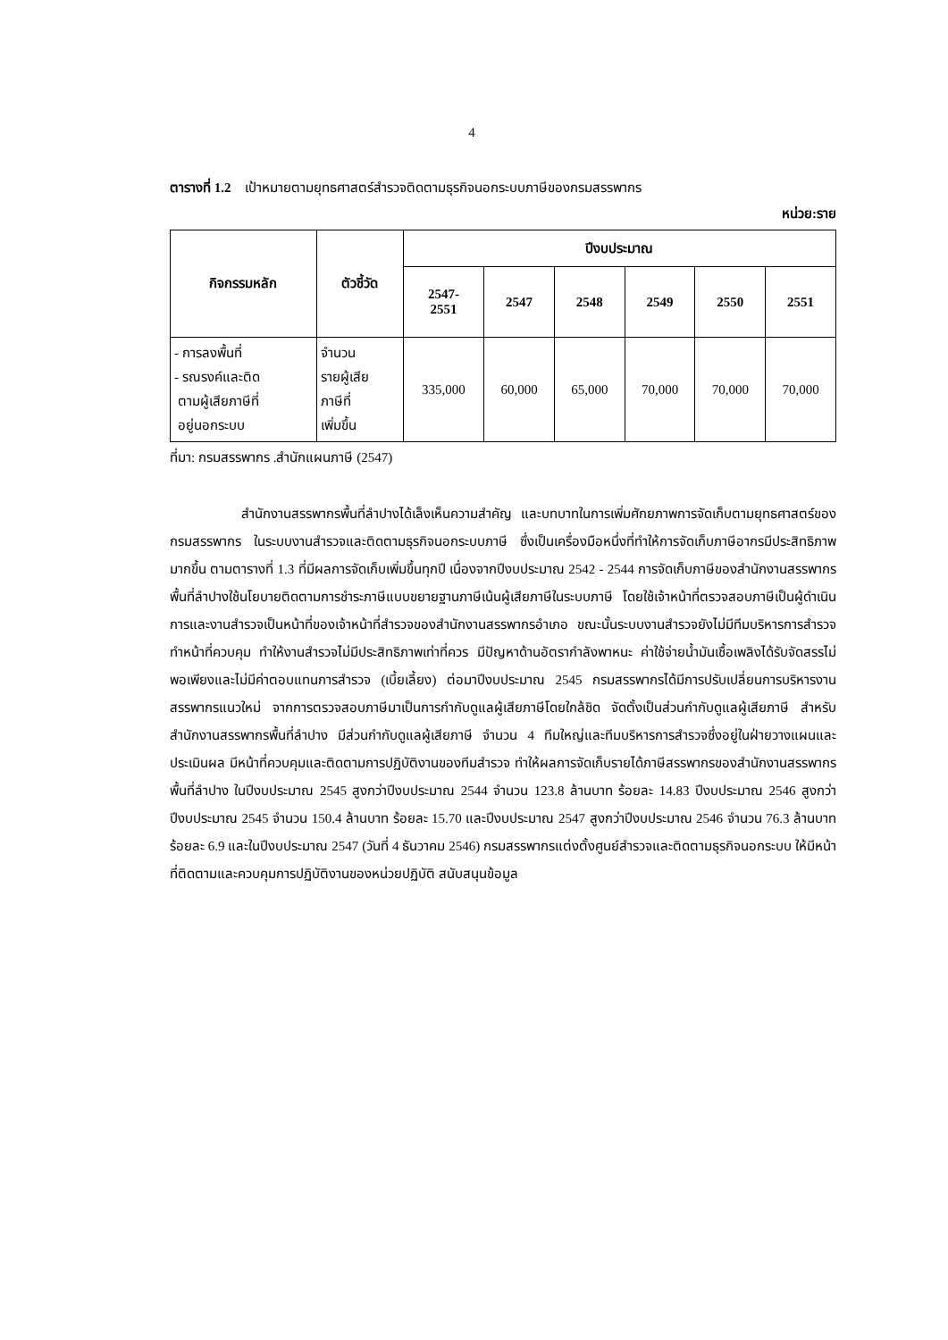4
ตารางที่ 1.2 เป้าหมายตามยุทธศาสตร์สำรวจติดตามธุรกิจนอกระบบภาษีของกรมสรรพากร
หน่วย:ราย
| กิจกรรมหลัก | ตัวชี้วัด | ปีงบประมาณ | | | | | |
| --- | --- | --- | --- | --- | --- | --- | --- |
| | | 2547- 2551 | 2547 | 2548 | 2549 | 2550 | 2551 |
| - การลงพื้นที่ - รณรงค์และติด ตามผู้เสียภาษีที่ อยู่นอกระบบ | จำนวน รายผู้เสีย ภาษีที่ เพิ่มขึ้น | 335,000 | 60,000 | 65,000 | 70,000 | 70,000 | 70,000 |
ที่มา: กรมสรรพากร .สำนักแผนภาษี (2547)
สำนักงานสรรพากรพื้นที่ลำปางได้เล็งเห็นความสำคัญ และบทบาทในการเพิ่มศักยภาพการจัดเก็บตามยุทธศาสตร์ของกรมสรรพากร ในระบบงานสำรวจและติดตามธุรกิจนอกระบบภาษี ซึ่งเป็นเครื่องมือหนึ่งที่ทำให้การจัดเก็บภาษีอากรมีประสิทธิภาพมากขึ้น ตามตารางที่ 1.3 ที่มีผลการจัดเก็บเพิ่มขึ้นทุกปี เนื่องจากปีงบประมาณ 2542 - 2544 การจัดเก็บภาษีของสำนักงานสรรพากรพื้นที่ลำปางใช้นโยบายติดตามการชำระภาษีแบบขยายฐานภาษีเน้นผู้เสียภาษีในระบบภาษี โดยใช้เจ้าหน้าที่ตรวจสอบภาษีเป็นผู้ดำเนินการและงานสำรวจเป็นหน้าที่ของเจ้าหน้าที่สำรวจของสำนักงานสรรพากรอำเภอ ขณะนั้นระบบงานสำรวจยังไม่มีทีมบริหารการสำรวจทำหน้าที่ควบคุม ทำให้งานสำรวจไม่มีประสิทธิภาพเท่าที่ควร มีปัญหาด้านอัตรากำลังพาหนะ ค่าใช้จ่ายน้ำมันเชื้อเพลิงได้รับจัดสรรไม่พอเพียงและไม่มีค่าตอบแทนการสำรวจ (เบี้ยเลี้ยง) ต่อมาปีงบประมาณ 2545 กรมสรรพากรได้มีการปรับเปลี่ยนการบริหารงานสรรพากรแนวใหม่ จากการตรวจสอบภาษีมาเป็นการกำกับดูแลผู้เสียภาษีโดยใกล้ชิด จัดตั้งเป็นส่วนกำกับดูแลผู้เสียภาษี สำหรับสำนักงานสรรพากรพื้นที่ลำปาง มีส่วนกำกับดูแลผู้เสียภาษี จำนวน 4 ทีมใหญ่และทีมบริหารการสำรวจซึ่งอยู่ในฝ่ายวางแผนและประเมินผล มีหน้าที่ควบคุมและติดตามการปฏิบัติงานของทีมสำรวจ ทำให้ผลการจัดเก็บรายได้ภาษีสรรพากรของสำนักงานสรรพากรพื้นที่ลำปาง ในปีงบประมาณ 2545 สูงกว่าปีงบประมาณ 2544 จำนวน 123.8 ล้านบาท ร้อยละ 14.83 ปีงบประมาณ 2546 สูงกว่าปีงบประมาณ 2545 จำนวน 150.4 ล้านบาท ร้อยละ 15.70 และปีงบประมาณ 2547 สูงกว่าปีงบประมาณ 2546 จำนวน 76.3 ล้านบาท ร้อยละ 6.9 และในปีงบประมาณ 2547 (วันที่ 4 ธันวาคม 2546) กรมสรรพากรแต่งตั้งศูนย์สำรวจและติดตามธุรกิจนอกระบบ ให้มีหน้าที่ติดตามและควบคุมการปฏิบัติงานของหน่วยปฏิบัติ สนับสนุนข้อมูล